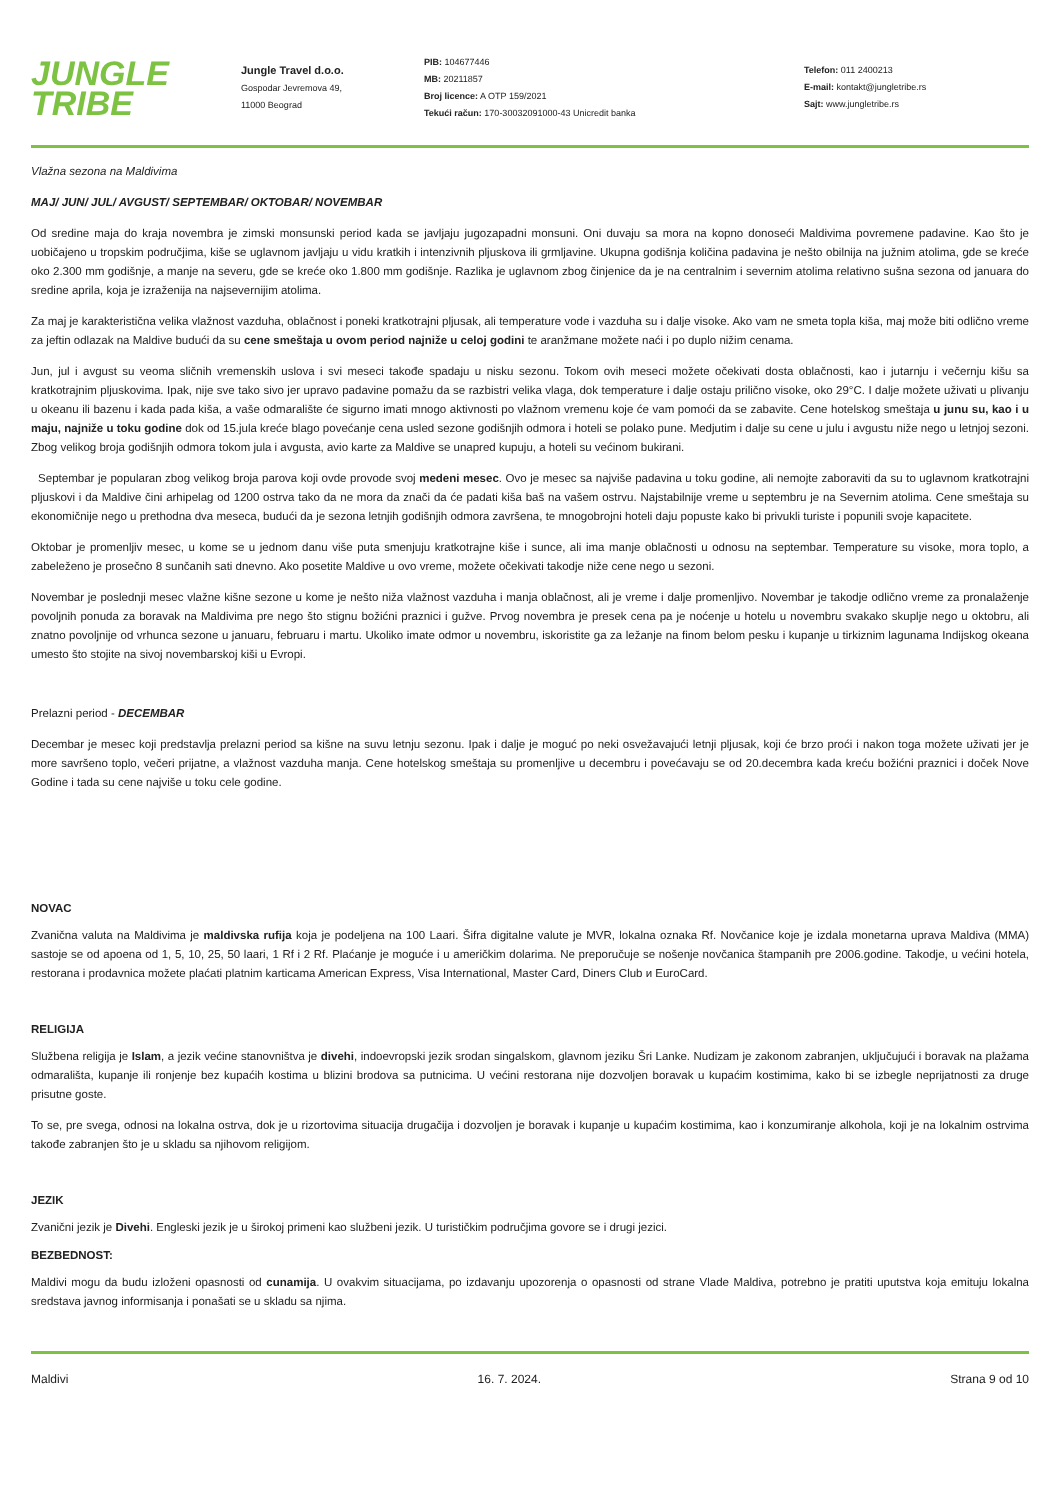JUNGLE
TRIBE
Jungle Travel d.o.o.
Gospodar Jevremova 49,
11000 Beograd
PIB: 104677446
MB: 20211857
Broj licence: A OTP 159/2021
Tekući račun: 170-30032091000-43 Unicredit banka
Telefon: 011 2400213
E-mail: kontakt@jungletribe.rs
Sajt: www.jungletribe.rs
Vlažna sezona na Maldivima
MAJ/ JUN/ JUL/ AVGUST/ SEPTEMBAR/ OKTOBAR/ NOVEMBAR
Od sredine maja do kraja novembra je zimski monsunski period kada se javljaju jugozapadni monsuni. Oni duvaju sa mora na kopno donoseći Maldivima povremene padavine. Kao što je uobičajeno u tropskim područjima, kiše se uglavnom javljaju u vidu kratkih i intenzivnih pljuskova ili grmljavine. Ukupna godišnja količina padavina je nešto obilnija na južnim atolima, gde se kreće oko 2.300 mm godišnje, a manje na severu, gde se kreće oko 1.800 mm godišnje. Razlika je uglavnom zbog činjenice da je na centralnim i severnim atolima relativno sušna sezona od januara do sredine aprila, koja je izraženija na najsevernijim atolima.
Za maj je karakteristična velika vlažnost vazduha, oblačnost i poneki kratkotrajni pljusak, ali temperature vode i vazduha su i dalje visoke. Ako vam ne smeta topla kiša, maj može biti odlično vreme za jeftin odlazak na Maldive budući da su cene smeštaja u ovom period najniže u celoj godini te aranžmane možete naći i po duplo nižim cenama.
Jun, jul i avgust su veoma sličnih vremenskih uslova i svi meseci takođe spadaju u nisku sezonu. Tokom ovih meseci možete očekivati dosta oblačnosti, kao i jutarnju i večernju kišu sa kratkotrajnim pljuskovima. Ipak, nije sve tako sivo jer upravo padavine pomažu da se razbistri velika vlaga, dok temperature i dalje ostaju prilično visoke, oko 29°C. I dalje možete uživati u plivanju u okeanu ili bazenu i kada pada kiša, a vaše odmaralište će sigurno imati mnogo aktivnosti po vlažnom vremenu koje će vam pomoći da se zabavite. Cene hotelskog smeštaja u junu su, kao i u maju, najniže u toku godine dok od 15.jula kreće blago povećanje cena usled sezone godišnjih odmora i hoteli se polako pune. Medjutim i dalje su cene u julu i avgustu niže nego u letnjoj sezoni. Zbog velikog broja godišnjih odmora tokom jula i avgusta, avio karte za Maldive se unapred kupuju, a hoteli su većinom bukirani.
Septembar je popularan zbog velikog broja parova koji ovde provode svoj medeni mesec. Ovo je mesec sa najviše padavina u toku godine, ali nemojte zaboraviti da su to uglavnom kratkotrajni pljuskovi i da Maldive čini arhipelag od 1200 ostrva tako da ne mora da znači da će padati kiša baš na vašem ostrvu. Najstabilnije vreme u septembru je na Severnim atolima. Cene smeštaja su ekonomičnije nego u prethodna dva meseca, budući da je sezona letnjih godišnjih odmora završena, te mnogobrojni hoteli daju popuste kako bi privukli turiste i popunili svoje kapacitete.
Oktobar je promenljiv mesec, u kome se u jednom danu više puta smenjuju kratkotrajne kiše i sunce, ali ima manje oblačnosti u odnosu na septembar. Temperature su visoke, mora toplo, a zabeleženo je prosečno 8 sunčanih sati dnevno. Ako posetite Maldive u ovo vreme, možete očekivati takodje niže cene nego u sezoni.
Novembar je poslednji mesec vlažne kišne sezone u kome je nešto niža vlažnost vazduha i manja oblačnost, ali je vreme i dalje promenljivo. Novembar je takodje odlično vreme za pronalaženje povoljnih ponuda za boravak na Maldivima pre nego što stignu božićni praznici i gužve. Prvog novembra je presek cena pa je noćenje u hotelu u novembru svakako skuplje nego u oktobru, ali znatno povoljnije od vrhunca sezone u januaru, februaru i martu. Ukoliko imate odmor u novembru, iskoristite ga za ležanje na finom belom pesku i kupanje u tirkiznim lagunama Indijskog okeana umesto što stojite na sivoj novembarskoj kiši u Evropi.
Prelazni period - DECEMBAR
Decembar je mesec koji predstavlja prelazni period sa kišne na suvu letnju sezonu. Ipak i dalje je moguć po neki osvežavajući letnji pljusak, koji će brzo proći i nakon toga možete uživati jer je more savršeno toplo, večeri prijatne, a vlažnost vazduha manja. Cene hotelskog smeštaja su promenljive u decembru i povećavaju se od 20.decembra kada kreću božićni praznici i doček Nove Godine i tada su cene najviše u toku cele godine.
NOVAC
Zvanična valuta na Maldivima je maldivska rufija koja je podeljena na 100 Laari. Šifra digitalne valute je MVR, lokalna oznaka Rf. Novčanice koje je izdala monetarna uprava Maldiva (MMA) sastoje se od apoena od 1, 5, 10, 25, 50 laari, 1 Rf i 2 Rf. Plaćanje je moguće i u američkim dolarima. Ne preporučuje se nošenje novčanica štampanih pre 2006.godine. Takodje, u većini hotela, restorana i prodavnica možete plaćati platnim karticama American Express, Visa International, Master Card, Diners Club и EuroCard.
RELIGIJA
Službena religija je Islam, a jezik većine stanovništva je divehi, indoevropski jezik srodan singalskom, glavnom jeziku Šri Lanke. Nudizam je zakonom zabranjen, uključujući i boravak na plažama odmarališta, kupanje ili ronjenje bez kupaćih kostima u blizini brodova sa putnicima. U većini restorana nije dozvoljen boravak u kupaćim kostimima, kako bi se izbegle neprijatnosti za druge prisutne goste.
To se, pre svega, odnosi na lokalna ostrva, dok je u rizortovima situacija drugačija i dozvoljen je boravak i kupanje u kupaćim kostimima, kao i konzumiranje alkohola, koji je na lokalnim ostrvima takođe zabranjen što je u skladu sa njihovom religijom.
JEZIK
Zvanični jezik je Divehi. Engleski jezik je u širokoj primeni kao službeni jezik. U turističkim područjima govore se i drugi jezici.
BEZBEDNOST:
Maldivi mogu da budu izloženi opasnosti od cunamija. U ovakvim situacijama, po izdavanju upozorenja o opasnosti od strane Vlade Maldiva, potrebno je pratiti uputstva koja emituju lokalna sredstava javnog informisanja i ponašati se u skladu sa njima.
Maldivi 16. 7. 2024. Strana 9 od 10